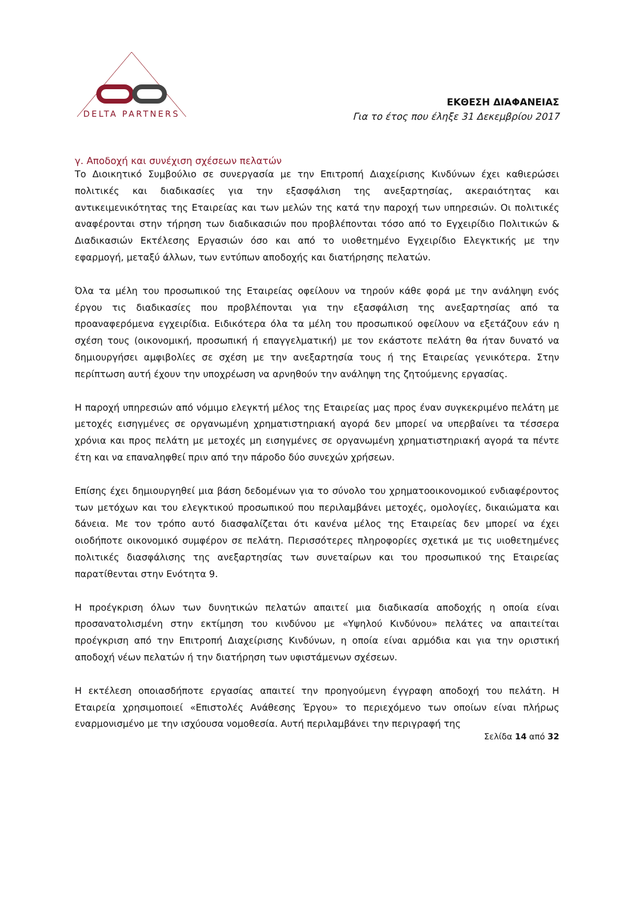DELTA PARTNERS
ΕΚΘΕΣΗ ΔΙΑΦΑΝΕΙΑΣ
Για το έτος που έληξε 31 Δεκεμβρίου 2017
γ. Αποδοχή και συνέχιση σχέσεων πελατών
Το Διοικητικό Συμβούλιο σε συνεργασία με την Επιτροπή Διαχείρισης Κινδύνων έχει καθιερώσει πολιτικές και διαδικασίες για την εξασφάλιση της ανεξαρτησίας, ακεραιότητας και αντικειμενικότητας της Εταιρείας και των μελών της κατά την παροχή των υπηρεσιών. Οι πολιτικές αναφέρονται στην τήρηση των διαδικασιών που προβλέπονται τόσο από το Εγχειρίδιο Πολιτικών & Διαδικασιών Εκτέλεσης Εργασιών όσο και από το υιοθετημένο Εγχειρίδιο Ελεγκτικής με την εφαρμογή, μεταξύ άλλων, των εντύπων αποδοχής και διατήρησης πελατών.
Όλα τα μέλη του προσωπικού της Εταιρείας οφείλουν να τηρούν κάθε φορά με την ανάληψη ενός έργου τις διαδικασίες που προβλέπονται για την εξασφάλιση της ανεξαρτησίας από τα προαναφερόμενα εγχειρίδια. Ειδικότερα όλα τα μέλη του προσωπικού οφείλουν να εξετάζουν εάν η σχέση τους (οικονομική, προσωπική ή επαγγελματική) με τον εκάστοτε πελάτη θα ήταν δυνατό να δημιουργήσει αμφιβολίες σε σχέση με την ανεξαρτησία τους ή της Εταιρείας γενικότερα. Στην περίπτωση αυτή έχουν την υποχρέωση να αρνηθούν την ανάληψη της ζητούμενης εργασίας.
Η παροχή υπηρεσιών από νόμιμο ελεγκτή μέλος της Εταιρείας μας προς έναν συγκεκριμένο πελάτη με μετοχές εισηγμένες σε οργανωμένη χρηματιστηριακή αγορά δεν μπορεί να υπερβαίνει τα τέσσερα χρόνια και προς πελάτη με μετοχές μη εισηγμένες σε οργανωμένη χρηματιστηριακή αγορά τα πέντε έτη και να επαναληφθεί πριν από την πάροδο δύο συνεχών χρήσεων.
Επίσης έχει δημιουργηθεί μια βάση δεδομένων για το σύνολο του χρηματοοικονομικού ενδιαφέροντος των μετόχων και του ελεγκτικού προσωπικού που περιλαμβάνει μετοχές, ομολογίες, δικαιώματα και δάνεια. Με τον τρόπο αυτό διασφαλίζεται ότι κανένα μέλος της Εταιρείας δεν μπορεί να έχει οιοδήποτε οικονομικό συμφέρον σε πελάτη. Περισσότερες πληροφορίες σχετικά με τις υιοθετημένες πολιτικές διασφάλισης της ανεξαρτησίας των συνεταίρων και του προσωπικού της Εταιρείας παρατίθενται στην Ενότητα 9.
Η προέγκριση όλων των δυνητικών πελατών απαιτεί μια διαδικασία αποδοχής η οποία είναι προσανατολισμένη στην εκτίμηση του κινδύνου με «Υψηλού Κινδύνου» πελάτες να απαιτείται προέγκριση από την Επιτροπή Διαχείρισης Κινδύνων, η οποία είναι αρμόδια και για την οριστική αποδοχή νέων πελατών ή την διατήρηση των υφιστάμενων σχέσεων.
Η εκτέλεση οποιασδήποτε εργασίας απαιτεί την προηγούμενη έγγραφη αποδοχή του πελάτη. Η Εταιρεία χρησιμοποιεί «Επιστολές Ανάθεσης Έργου» το περιεχόμενο των οποίων είναι πλήρως εναρμονισμένο με την ισχύουσα νομοθεσία. Αυτή περιλαμβάνει την περιγραφή της
Σελίδα 14 από 32